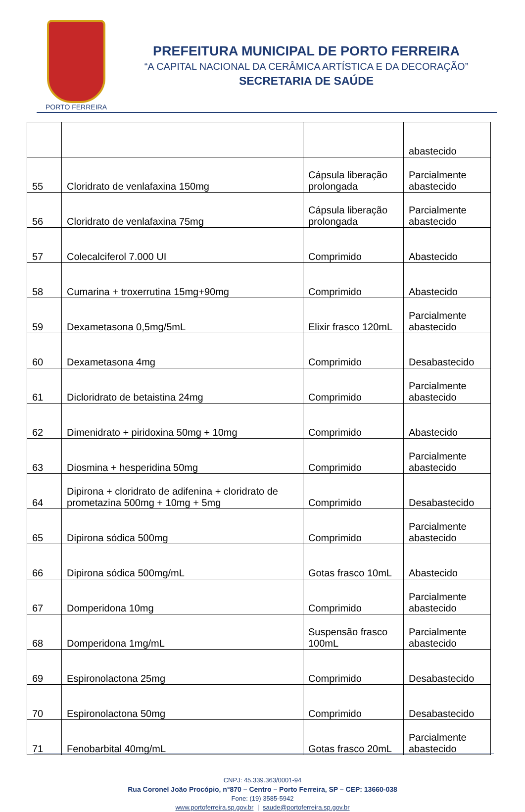PORTO FERREIRA
PREFEITURA MUNICIPAL DE PORTO FERREIRA
“A CAPITAL NACIONAL DA CERÂMICA ARTÍSTICA E DA DECORAÇÃO”
SECRETARIA DE SAÚDE
| | | | abastecido |
| 55 | Cloridrato de venlafaxina 150mg | Cápsula liberação prolongada | Parcialmente abastecido |
| 56 | Cloridrato de venlafaxina 75mg | Cápsula liberação prolongada | Parcialmente abastecido |
| 57 | Colecalciferol 7.000 UI | Comprimido | Abastecido |
| 58 | Cumarina + troxerrutina 15mg+90mg | Comprimido | Abastecido |
| 59 | Dexametasona 0,5mg/5mL | Elixir frasco 120mL | Parcialmente abastecido |
| 60 | Dexametasona 4mg | Comprimido | Desabastecido |
| 61 | Dicloridrato de betaistina 24mg | Comprimido | Parcialmente abastecido |
| 62 | Dimenidrato + piridoxina 50mg + 10mg | Comprimido | Abastecido |
| 63 | Diosmina + hesperidina 50mg | Comprimido | Parcialmente abastecido |
| 64 | Dipirona + cloridrato de adifenina + cloridrato de prometazina 500mg + 10mg + 5mg | Comprimido | Desabastecido |
| 65 | Dipirona sódica 500mg | Comprimido | Parcialmente abastecido |
| 66 | Dipirona sódica 500mg/mL | Gotas frasco 10mL | Abastecido |
| 67 | Domperidona 10mg | Comprimido | Parcialmente abastecido |
| 68 | Domperidona 1mg/mL | Suspensão frasco 100mL | Parcialmente abastecido |
| 69 | Espironolactona 25mg | Comprimido | Desabastecido |
| 70 | Espironolactona 50mg | Comprimido | Desabastecido |
| 71 | Fenobarbital 40mg/mL | Gotas frasco 20mL | Parcialmente abastecido |
CNPJ: 45.339.363/0001-94
Rua Coronel João Procópio, n°870 – Centro – Porto Ferreira, SP – CEP: 13660-038
Fone: (19) 3585-5942
www.portoferreira.sp.gov.br | saude@portoferreira.sp.gov.br